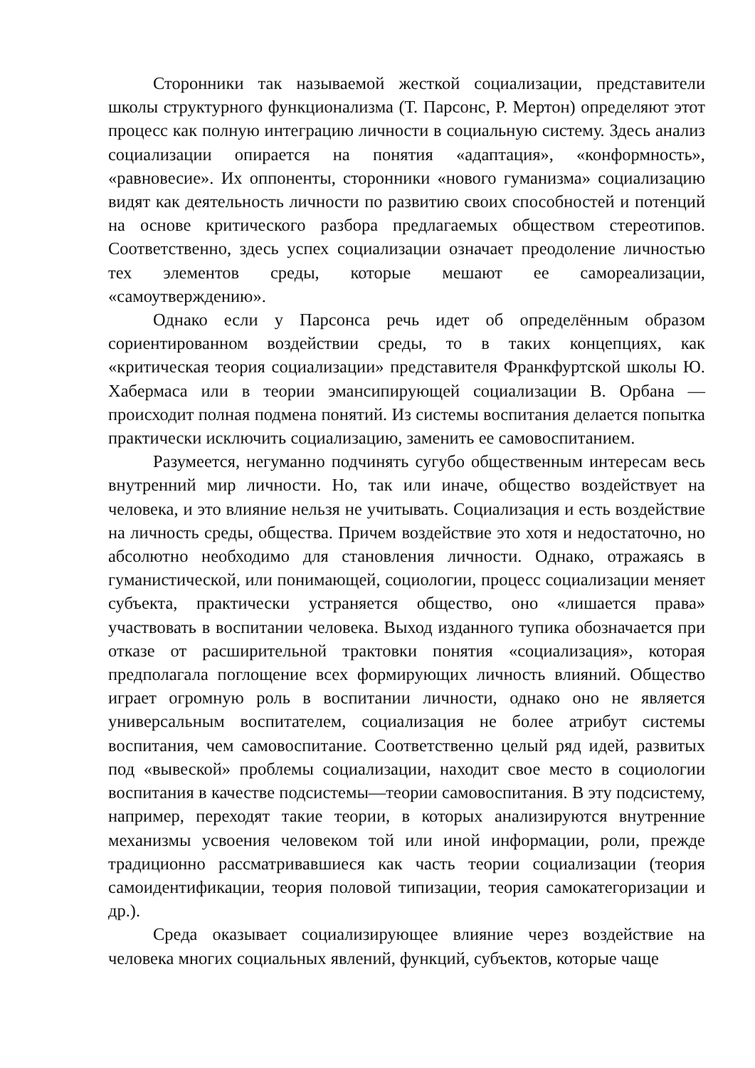Сторонники так называемой жесткой социализации, представители школы структурного функционализма (Т. Парсонс, Р. Мертон) определяют этот процесс как полную интеграцию личности в социальную систему. Здесь анализ социализации опирается на понятия «адаптация», «конформность», «равновесие». Их оппоненты, сторонники «нового гуманизма» социализацию видят как деятельность личности по развитию своих способностей и потенций на основе критического разбора предлагаемых обществом стереотипов. Соответственно, здесь успех социализации означает преодоление личностью тех элементов среды, которые мешают ее самореализации, «самоутверждению».
Однако если у Парсонса речь идет об определённым образом сориентированном воздействии среды, то в таких концепциях, как «критическая теория социализации» представителя Франкфуртской школы Ю. Хабермаса или в теории эмансипирующей социализации В. Орбана — происходит полная подмена понятий. Из системы воспитания делается попытка практически исключить социализацию, заменить ее самовоспитанием.
Разумеется, негуманно подчинять сугубо общественным интересам весь внутренний мир личности. Но, так или иначе, общество воздействует на человека, и это влияние нельзя не учитывать. Социализация и есть воздействие на личность среды, общества. Причем воздействие это хотя и недостаточно, но абсолютно необходимо для становления личности. Однако, отражаясь в гуманистической, или понимающей, социологии, процесс социализации меняет субъекта, практически устраняется общество, оно «лишается права» участвовать в воспитании человека. Выход изданного тупика обозначается при отказе от расширительной трактовки понятия «социализация», которая предполагала поглощение всех формирующих личность влияний. Общество играет огромную роль в воспитании личности, однако оно не является универсальным воспитателем, социализация не более атрибут системы воспитания, чем самовоспитание. Соответственно целый ряд идей, развитых под «вывеской» проблемы социализации, находит свое место в социологии воспитания в качестве подсистемы—теории самовоспитания. В эту подсистему, например, переходят такие теории, в которых анализируются внутренние механизмы усвоения человеком той или иной информации, роли, прежде традиционно рассматривавшиеся как часть теории социализации (теория самоидентификации, теория половой типизации, теория самокатегоризации и др.).
Среда оказывает социализирующее влияние через воздействие на человека многих социальных явлений, функций, субъектов, которые чаще